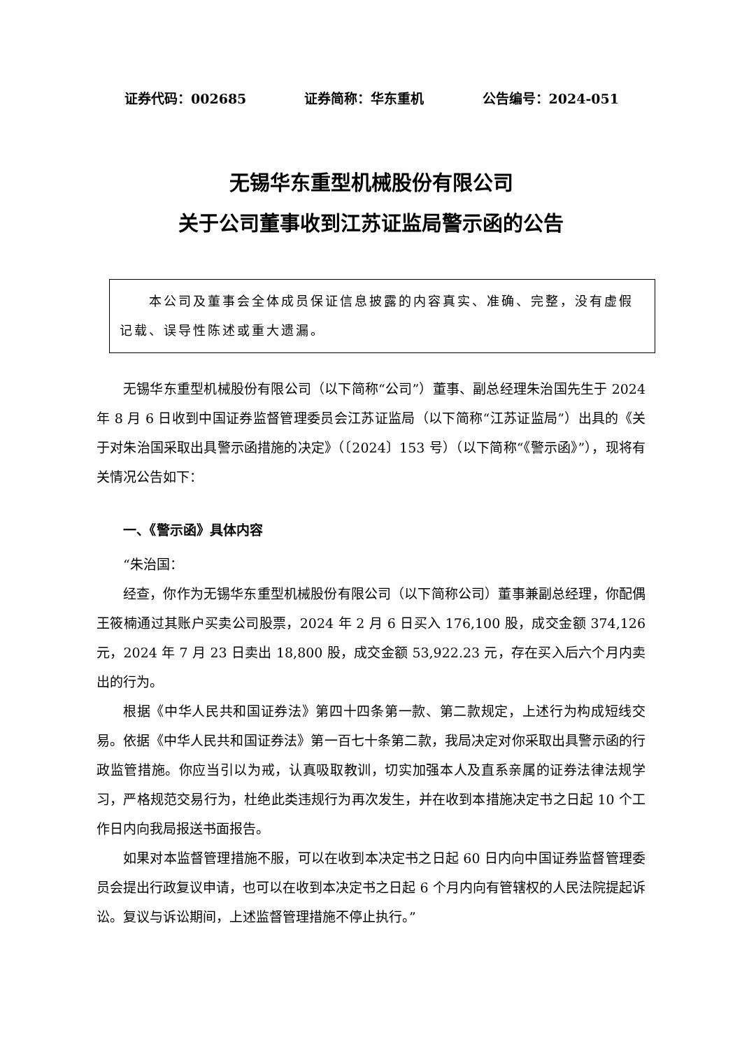证券代码：002685 证券简称：华东重机 公告编号：2024-051
无锡华东重型机械股份有限公司
关于公司董事收到江苏证监局警示函的公告
　　本公司及董事会全体成员保证信息披露的内容真实、准确、完整，没有虚假记载、误导性陈述或重大遗漏。
无锡华东重型机械股份有限公司（以下简称“公司”）董事、副总经理朱治国先生于 2024 年 8 月 6 日收到中国证券监督管理委员会江苏证监局（以下简称“江苏证监局”）出具的《关于对朱治国采取出具警示函措施的决定》（〔2024〕153 号）（以下简称“《警示函》”），现将有关情况公告如下：
一、《警示函》具体内容
“朱治国：
经查，你作为无锡华东重型机械股份有限公司（以下简称公司）董事兼副总经理，你配偶王筱楠通过其账户买卖公司股票，2024 年 2 月 6 日买入 176,100 股，成交金额 374,126 元，2024 年 7 月 23 日卖出 18,800 股，成交金额 53,922.23 元，存在买入后六个月内卖出的行为。
根据《中华人民共和国证券法》第四十四条第一款、第二款规定，上述行为构成短线交易。依据《中华人民共和国证券法》第一百七十条第二款，我局决定对你采取出具警示函的行政监管措施。你应当引以为戒，认真吸取教训，切实加强本人及直系亲属的证券法律法规学习，严格规范交易行为，杜绝此类违规行为再次发生，并在收到本措施决定书之日起 10 个工作日内向我局报送书面报告。
如果对本监督管理措施不服，可以在收到本决定书之日起 60 日内向中国证券监督管理委员会提出行政复议申请，也可以在收到本决定书之日起 6 个月内向有管辖权的人民法院提起诉讼。复议与诉讼期间，上述监督管理措施不停止执行。”